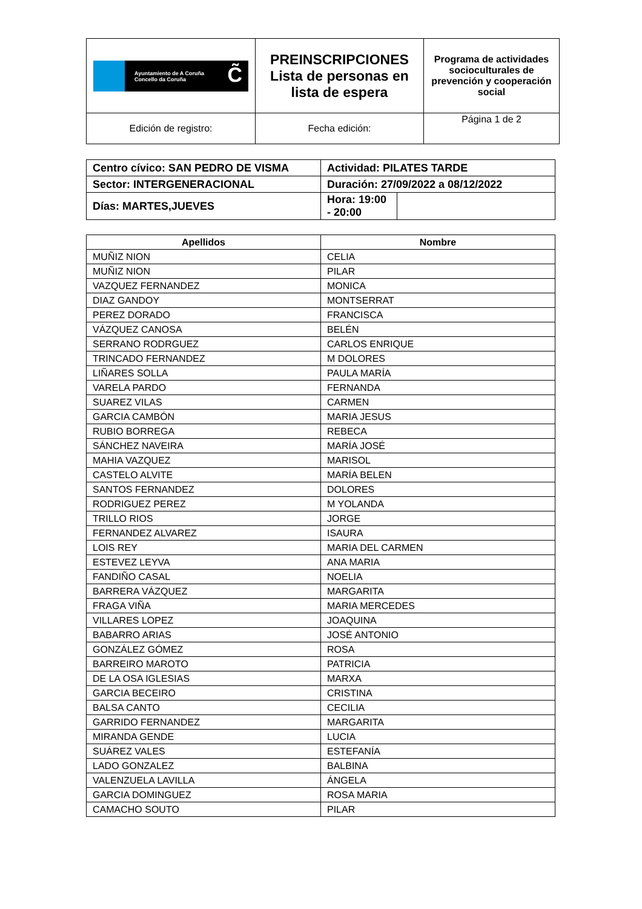| Ayuntamiento de A Coruña Concello da Coruña C̃ | PREINSCRIPCIONES Lista de personas en lista de espera | Programa de actividades socioculturales de prevención y cooperación social |
| Edición de registro: | Fecha edición: | Página 1 de 2 |
| Centro cívico: SAN PEDRO DE VISMA | | Actividad: PILATES TARDE | |
| Sector: INTERGENERACIONAL | | Duración: 27/09/2022 a 08/12/2022 | |
| Días: MARTES,JUEVES | Hora: 19:00 - 20:00 | | |
| Apellidos | Nombre |
| --- | --- |
| MUÑIZ NION | CELIA |
| MUÑIZ NION | PILAR |
| VAZQUEZ FERNANDEZ | MONICA |
| DIAZ GANDOY | MONTSERRAT |
| PEREZ DORADO | FRANCISCA |
| VÁZQUEZ CANOSA | BELÉN |
| SERRANO RODRGUEZ | CARLOS ENRIQUE |
| TRINCADO FERNANDEZ | M DOLORES |
| LIÑARES SOLLA | PAULA MARÍA |
| VARELA PARDO | FERNANDA |
| SUAREZ VILAS | CARMEN |
| GARCIA CAMBÓN | MARIA JESUS |
| RUBIO BORREGA | REBECA |
| SÁNCHEZ NAVEIRA | MARÍA JOSÉ |
| MAHIA VAZQUEZ | MARISOL |
| CASTELO ALVITE | MARÍA BELEN |
| SANTOS FERNANDEZ | DOLORES |
| RODRIGUEZ PEREZ | M YOLANDA |
| TRILLO RIOS | JORGE |
| FERNANDEZ ALVAREZ | ISAURA |
| LOIS REY | MARIA DEL CARMEN |
| ESTEVEZ LEYVA | ANA MARIA |
| FANDIÑO CASAL | NOELIA |
| BARRERA VÁZQUEZ | MARGARITA |
| FRAGA VIÑA | MARIA MERCEDES |
| VILLARES LOPEZ | JOAQUINA |
| BABARRO ARIAS | JOSÉ ANTONIO |
| GONZÁLEZ GÓMEZ | ROSA |
| BARREIRO MAROTO | PATRICIA |
| DE LA OSA IGLESIAS | MARXA |
| GARCIA BECEIRO | CRISTINA |
| BALSA CANTO | CECILIA |
| GARRIDO FERNANDEZ | MARGARITA |
| MIRANDA GENDE | LUCIA |
| SUÁREZ VALES | ESTEFANÍA |
| LADO GONZALEZ | BALBINA |
| VALENZUELA LAVILLA | ÁNGELA |
| GARCIA DOMINGUEZ | ROSA MARIA |
| CAMACHO SOUTO | PILAR |